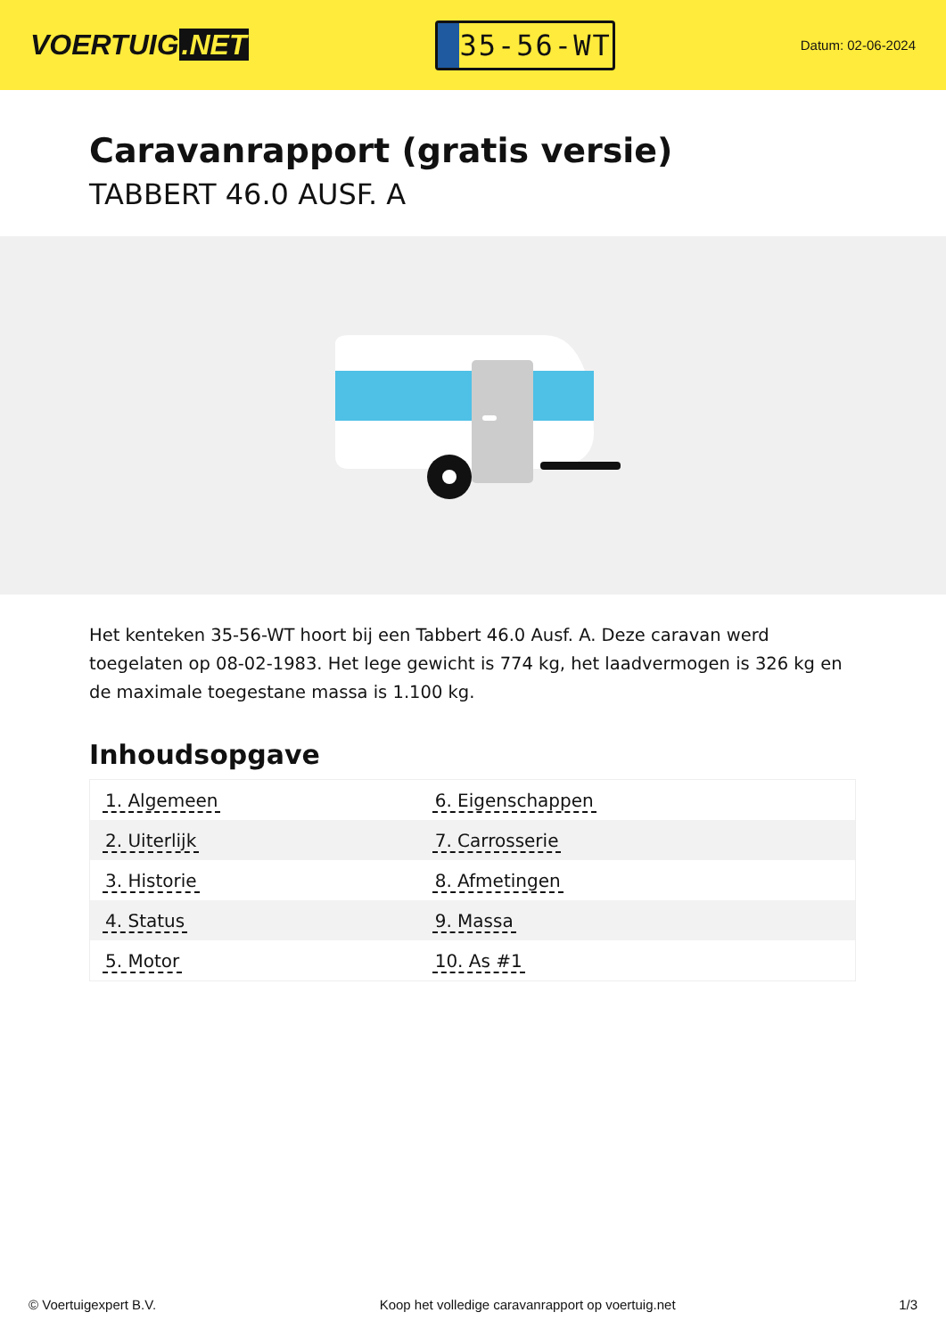VOERTUIG.NET
35-56-WT
Datum: 02-06-2024
Caravanrapport (gratis versie)
TABBERT 46.0 AUSF. A
Het kenteken 35-56-WT hoort bij een Tabbert 46.0 Ausf. A. Deze caravan werd toegelaten op 08-02-1983. Het lege gewicht is 774 kg, het laadvermogen is 326 kg en de maximale toegestane massa is 1.100 kg.
Inhoudsopgave
| 1. Algemeen | 6. Eigenschappen |
| 2. Uiterlijk | 7. Carrosserie |
| 3. Historie | 8. Afmetingen |
| 4. Status | 9. Massa |
| 5. Motor | 10. As #1 |
© Voertuigexpert B.V. Koop het volledige caravanrapport op voertuig.net 1/3